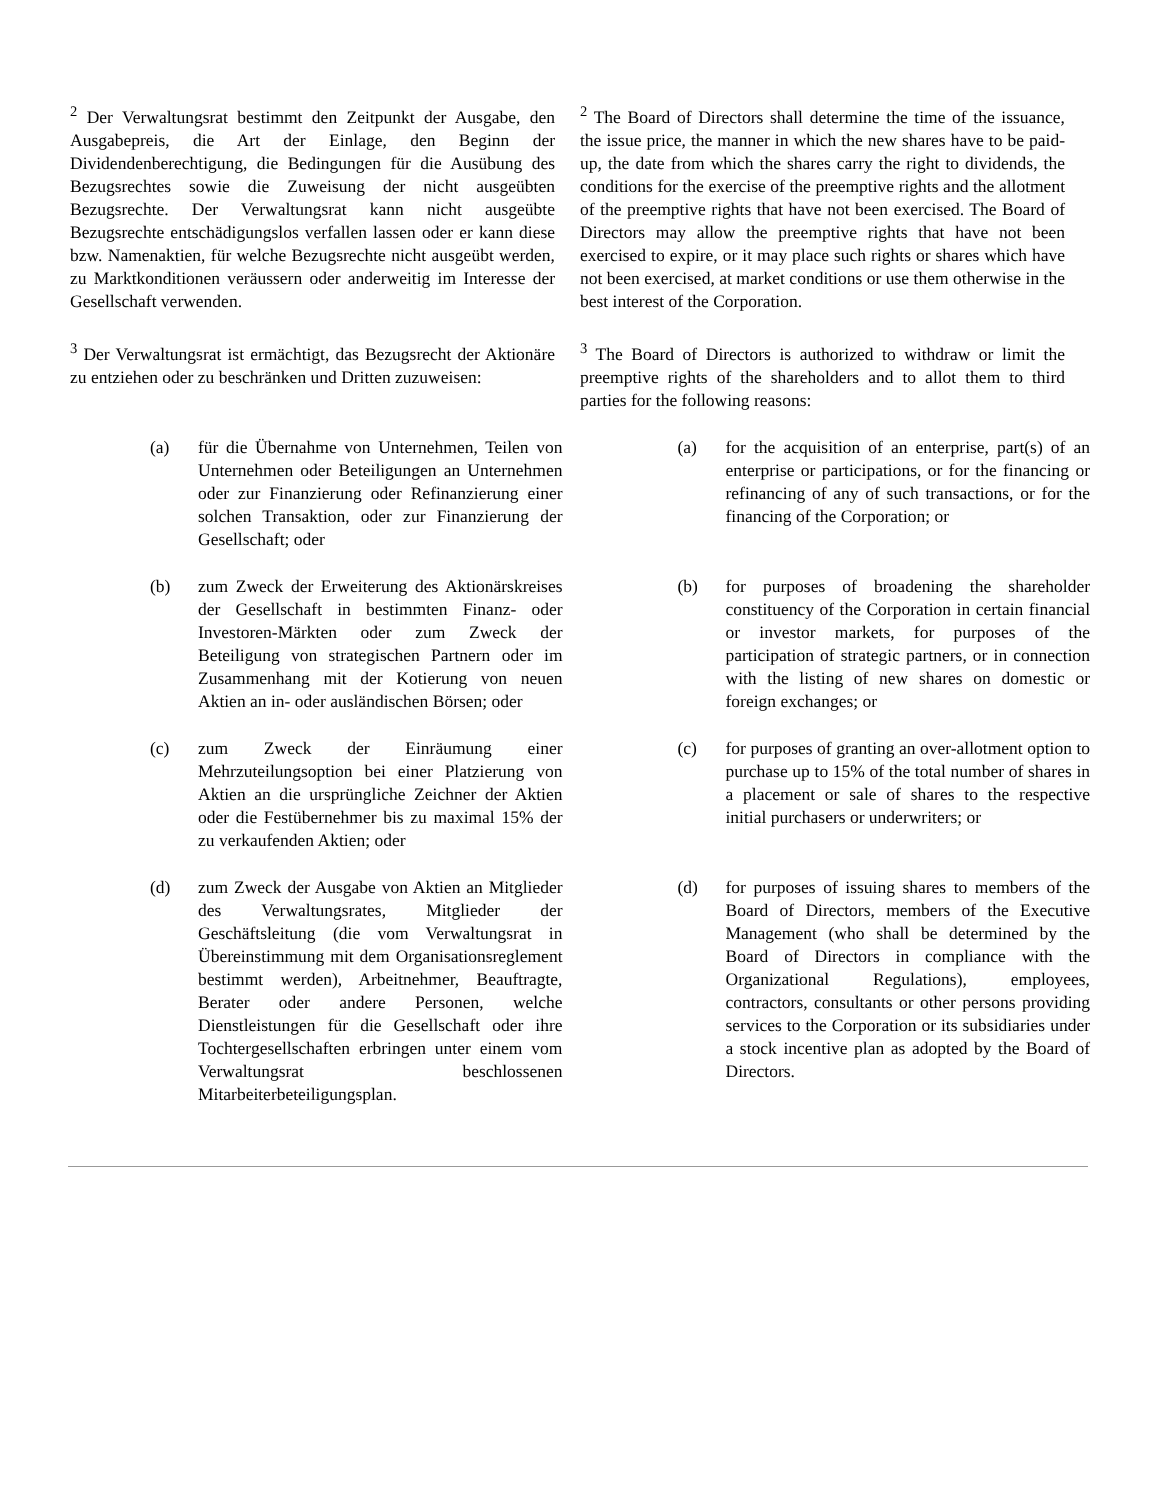<sup>2</sup> Der Verwaltungsrat bestimmt den Zeitpunkt der Ausgabe, den Ausgabepreis, die Art der Einlage, den Beginn der Dividendenberechtigung, die Bedingungen für die Ausübung des Bezugsrechtes sowie die Zuweisung der nicht ausgeübten Bezugsrechte. Der Verwaltungsrat kann nicht ausgeübte Bezugsrechte entschädigungslos verfallen lassen oder er kann diese bzw. Namenaktien, für welche Bezugsrechte nicht ausgeübt werden, zu Marktkonditionen veräussern oder anderweitig im Interesse der Gesellschaft verwenden.
<sup>2</sup> The Board of Directors shall determine the time of the issuance, the issue price, the manner in which the new shares have to be paid-up, the date from which the shares carry the right to dividends, the conditions for the exercise of the preemptive rights and the allotment of the preemptive rights that have not been exercised. The Board of Directors may allow the preemptive rights that have not been exercised to expire, or it may place such rights or shares which have not been exercised, at market conditions or use them otherwise in the best interest of the Corporation.
<sup>3</sup> Der Verwaltungsrat ist ermächtigt, das Bezugsrecht der Aktionäre zu entziehen oder zu beschränken und Dritten zuzuweisen:
<sup>3</sup> The Board of Directors is authorized to withdraw or limit the preemptive rights of the shareholders and to allot them to third parties for the following reasons:
(a) für die Übernahme von Unternehmen, Teilen von Unternehmen oder Beteiligungen an Unternehmen oder zur Finanzierung oder Refinanzierung einer solchen Transaktion, oder zur Finanzierung der Gesellschaft; oder
(a) for the acquisition of an enterprise, part(s) of an enterprise or participations, or for the financing or refinancing of any of such transactions, or for the financing of the Corporation; or
(b) zum Zweck der Erweiterung des Aktionärskreises der Gesellschaft in bestimmten Finanz- oder Investoren-Märkten oder zum Zweck der Beteiligung von strategischen Partnern oder im Zusammenhang mit der Kotierung von neuen Aktien an in- oder ausländischen Börsen; oder
(b) for purposes of broadening the shareholder constituency of the Corporation in certain financial or investor markets, for purposes of the participation of strategic partners, or in connection with the listing of new shares on domestic or foreign exchanges; or
(c) zum Zweck der Einräumung einer Mehrzuteilungsoption bei einer Platzierung von Aktien an die ursprüngliche Zeichner der Aktien oder die Festübernehmer bis zu maximal 15% der zu verkaufenden Aktien; oder
(c) for purposes of granting an over-allotment option to purchase up to 15% of the total number of shares in a placement or sale of shares to the respective initial purchasers or underwriters; or
(d) zum Zweck der Ausgabe von Aktien an Mitglieder des Verwaltungsrates, Mitglieder der Geschäftsleitung (die vom Verwaltungsrat in Übereinstimmung mit dem Organisationsreglement bestimmt werden), Arbeitnehmer, Beauftragte, Berater oder andere Personen, welche Dienstleistungen für die Gesellschaft oder ihre Tochtergesellschaften erbringen unter einem vom Verwaltungsrat beschlossenen Mitarbeiterbeteiligungsplan.
(d) for purposes of issuing shares to members of the Board of Directors, members of the Executive Management (who shall be determined by the Board of Directors in compliance with the Organizational Regulations), employees, contractors, consultants or other persons providing services to the Corporation or its subsidiaries under a stock incentive plan as adopted by the Board of Directors.